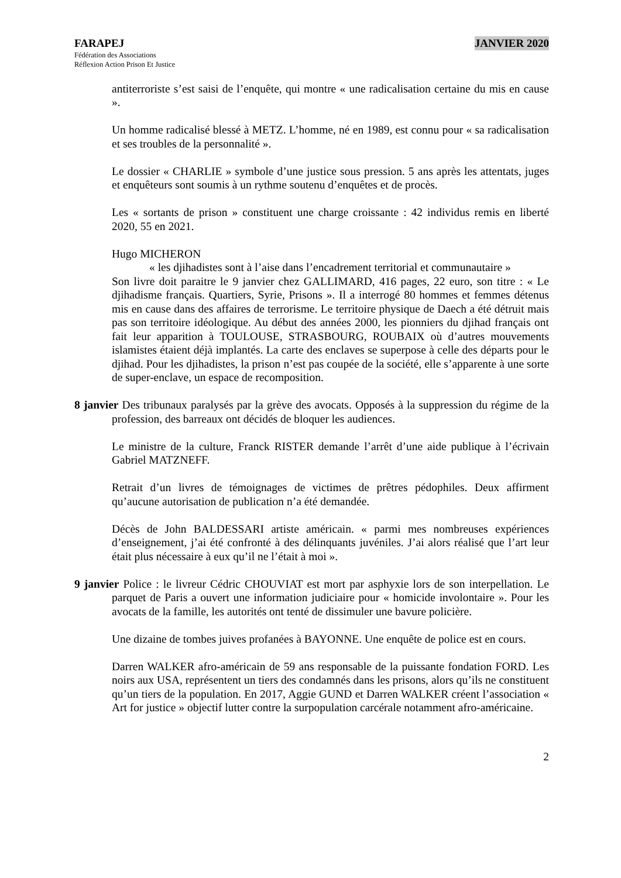FARAPEJ JANVIER 2020
Fédération des Associations
Réflexion Action Prison Et Justice
antiterroriste s’est saisi de l’enquête, qui montre « une radicalisation certaine du mis en cause ».
Un homme radicalisé blessé à METZ. L’homme, né en 1989, est connu pour « sa radicalisation et ses troubles de la personnalité ».
Le dossier « CHARLIE » symbole d’une justice sous pression. 5 ans après les attentats, juges et enquêteurs sont soumis à un rythme soutenu d’enquêtes et de procès.
Les « sortants de prison » constituent une charge croissante : 42 individus remis en liberté 2020, 55 en 2021.
Hugo MICHERON
« les djihadistes sont à l’aise dans l’encadrement territorial et communautaire »
Son livre doit paraitre le 9 janvier chez GALLIMARD, 416 pages, 22 euro, son titre : « Le djihadisme français. Quartiers, Syrie, Prisons ». Il a interrogé 80 hommes et femmes détenus mis en cause dans des affaires de terrorisme. Le territoire physique de Daech a été détruit mais pas son territoire idéologique. Au début des années 2000, les pionniers du djihad français ont fait leur apparition à TOULOUSE, STRASBOURG, ROUBAIX où d’autres mouvements islamistes étaient déjà implantés. La carte des enclaves se superpose à celle des départs pour le djihad. Pour les djihadistes, la prison n’est pas coupée de la société, elle s’apparente à une sorte de super-enclave, un espace de recomposition.
8 janvier Des tribunaux paralysés par la grève des avocats. Opposés à la suppression du régime de la profession, des barreaux ont décidés de bloquer les audiences.
Le ministre de la culture, Franck RISTER demande l’arrêt d’une aide publique à l’écrivain Gabriel MATZNEFF.
Retrait d’un livres de témoignages de victimes de prêtres pédophiles. Deux affirment qu’aucune autorisation de publication n’a été demandée.
Décès de John BALDESSARI artiste américain. « parmi mes nombreuses expériences d’enseignement, j’ai été confronté à des délinquants juvéniles. J’ai alors réalisé que l’art leur était plus nécessaire à eux qu’il ne l’était à moi ».
9 janvier Police : le livreur Cédric CHOUVIAT est mort par asphyxie lors de son interpellation. Le parquet de Paris a ouvert une information judiciaire pour « homicide involontaire ». Pour les avocats de la famille, les autorités ont tenté de dissimuler une bavure policière.
Une dizaine de tombes juives profanées à BAYONNE. Une enquête de police est en cours.
Darren WALKER afro-américain de 59 ans responsable de la puissante fondation FORD. Les noirs aux USA, représentent un tiers des condamnés dans les prisons, alors qu’ils ne constituent qu’un tiers de la population. En 2017, Aggie GUND et Darren WALKER créent l’association « Art for justice » objectif lutter contre la surpopulation carcérale notamment afro-américaine.
2